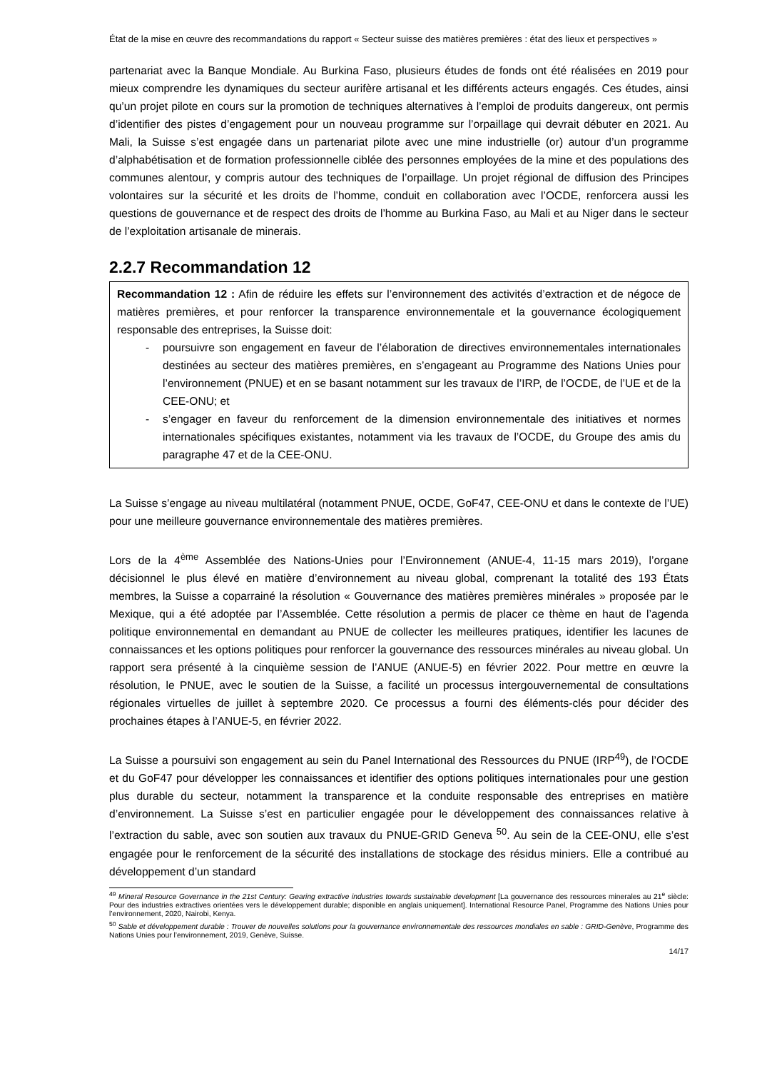État de la mise en œuvre des recommandations du rapport « Secteur suisse des matières premières : état des lieux et perspectives »
partenariat avec la Banque Mondiale. Au Burkina Faso, plusieurs études de fonds ont été réalisées en 2019 pour mieux comprendre les dynamiques du secteur aurifère artisanal et les différents acteurs engagés. Ces études, ainsi qu’un projet pilote en cours sur la promotion de techniques alternatives à l’emploi de produits dangereux, ont permis d’identifier des pistes d’engagement pour un nouveau programme sur l’orpaillage qui devrait débuter en 2021. Au Mali, la Suisse s’est engagée dans un partenariat pilote avec une mine industrielle (or) autour d’un programme d’alphabétisation et de formation professionnelle ciblée des personnes employées de la mine et des populations des communes alentour, y compris autour des techniques de l’orpaillage. Un projet régional de diffusion des Principes volontaires sur la sécurité et les droits de l’homme, conduit en collaboration avec l’OCDE, renforcera aussi les questions de gouvernance et de respect des droits de l’homme au Burkina Faso, au Mali et au Niger dans le secteur de l’exploitation artisanale de minerais.
2.2.7 Recommandation 12
Recommandation 12 : Afin de réduire les effets sur l’environnement des activités d’extraction et de négoce de matières premières, et pour renforcer la transparence environnementale et la gouvernance écologiquement responsable des entreprises, la Suisse doit:
- poursuivre son engagement en faveur de l’élaboration de directives environnementales internationales destinées au secteur des matières premières, en s’engageant au Programme des Nations Unies pour l’environnement (PNUE) et en se basant notamment sur les travaux de l’IRP, de l’OCDE, de l’UE et de la CEE-ONU; et
- s’engager en faveur du renforcement de la dimension environnementale des initiatives et normes internationales spécifiques existantes, notamment via les travaux de l’OCDE, du Groupe des amis du paragraphe 47 et de la CEE-ONU.
La Suisse s’engage au niveau multilatéral (notamment PNUE, OCDE, GoF47, CEE-ONU et dans le contexte de l’UE) pour une meilleure gouvernance environnementale des matières premières.
Lors de la 4<sup>ème</sup> Assemblée des Nations-Unies pour l’Environnement (ANUE-4, 11-15 mars 2019), l’organe décisionnel le plus élevé en matière d’environnement au niveau global, comprenant la totalité des 193 États membres, la Suisse a coparrainé la résolution « Gouvernance des matières premières minérales » proposée par le Mexique, qui a été adoptée par l’Assemblée. Cette résolution a permis de placer ce thème en haut de l’agenda politique environnemental en demandant au PNUE de collecter les meilleures pratiques, identifier les lacunes de connaissances et les options politiques pour renforcer la gouvernance des ressources minérales au niveau global. Un rapport sera présenté à la cinquième session de l’ANUE (ANUE-5) en février 2022. Pour mettre en œuvre la résolution, le PNUE, avec le soutien de la Suisse, a facilité un processus intergouvernemental de consultations régionales virtuelles de juillet à septembre 2020. Ce processus a fourni des éléments-clés pour décider des prochaines étapes à l’ANUE-5, en février 2022.
La Suisse a poursuivi son engagement au sein du Panel International des Ressources du PNUE (IRP<sup>49</sup>), de l’OCDE et du GoF47 pour développer les connaissances et identifier des options politiques internationales pour une gestion plus durable du secteur, notamment la transparence et la conduite responsable des entreprises en matière d’environnement. La Suisse s’est en particulier engagée pour le développement des connaissances relative à l’extraction du sable, avec son soutien aux travaux du PNUE-GRID Geneva <sup>50</sup>. Au sein de la CEE-ONU, elle s’est engagée pour le renforcement de la sécurité des installations de stockage des résidus miniers. Elle a contribué au développement d’un standard
<sup>49</sup> Mineral Resource Governance in the 21st Century: Gearing extractive industries towards sustainable development [La gouvernance des ressources minerales au 21<sup>e</sup> siècle: Pour des industries extractives orientées vers le développement durable; disponible en anglais uniquement]. International Resource Panel, Programme des Nations Unies pour l’environnement, 2020, Nairobi, Kenya.
<sup>50</sup> Sable et développement durable : Trouver de nouvelles solutions pour la gouvernance environnementale des ressources mondiales en sable : GRID-Genève, Programme des Nations Unies pour l’environnement, 2019, Genève, Suisse.
14/17